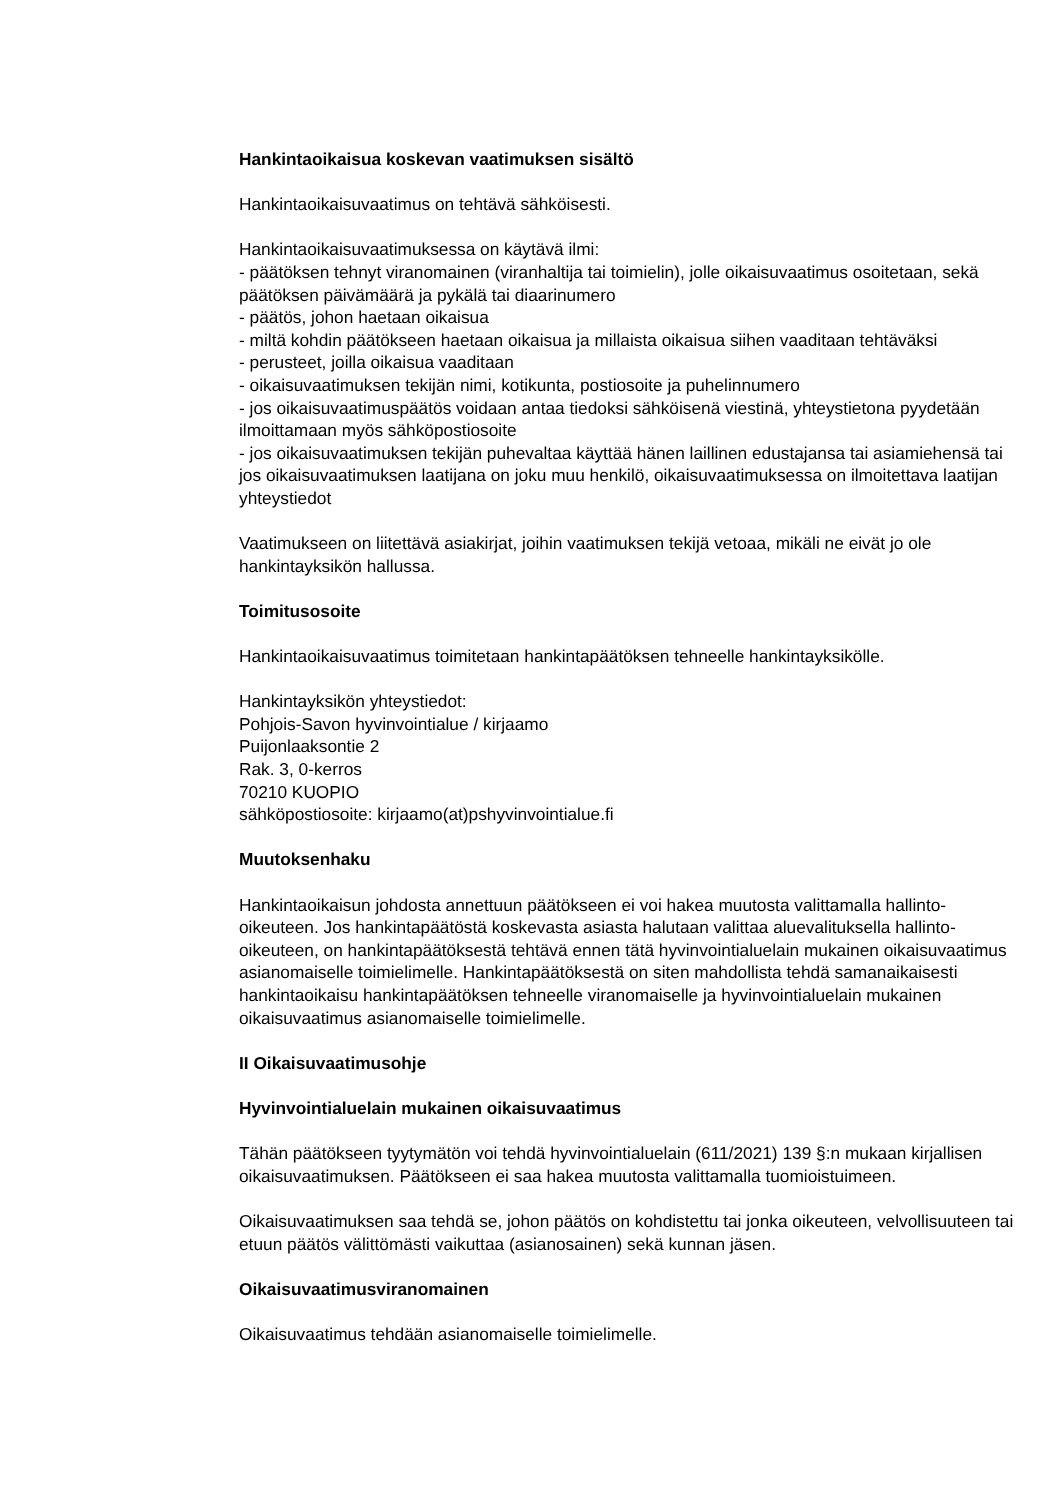Hankintaoikaisua koskevan vaatimuksen sisältö
Hankintaoikaisuvaatimus on tehtävä sähköisesti.
Hankintaoikaisuvaatimuksessa on käytävä ilmi:
- päätöksen tehnyt viranomainen (viranhaltija tai toimielin), jolle oikaisuvaatimus osoitetaan, sekä päätöksen päivämäärä ja pykälä tai diaarinumero
- päätös, johon haetaan oikaisua
- miltä kohdin päätökseen haetaan oikaisua ja millaista oikaisua siihen vaaditaan tehtäväksi
- perusteet, joilla oikaisua vaaditaan
- oikaisuvaatimuksen tekijän nimi, kotikunta, postiosoite ja puhelinnumero
- jos oikaisuvaatimuspäätös voidaan antaa tiedoksi sähköisenä viestinä, yhteystietona pyydetään ilmoittamaan myös sähköpostiosoite
- jos oikaisuvaatimuksen tekijän puhevaltaa käyttää hänen laillinen edustajansa tai asiamiehensä tai jos oikaisuvaatimuksen laatijana on joku muu henkilö, oikaisuvaatimuksessa on ilmoitettava laatijan yhteystiedot
Vaatimukseen on liitettävä asiakirjat, joihin vaatimuksen tekijä vetoaa, mikäli ne eivät jo ole hankintayksikön hallussa.
Toimitusosoite
Hankintaoikaisuvaatimus toimitetaan hankintapäätöksen tehneelle hankintayksikölle.
Hankintayksikön yhteystiedot:
Pohjois-Savon hyvinvointialue / kirjaamo
Puijonlaaksontie 2
Rak. 3, 0-kerros
70210 KUOPIO
sähköpostiosoite: kirjaamo(at)pshyvinvointialue.fi
Muutoksenhaku
Hankintaoikaisun johdosta annettuun päätökseen ei voi hakea muutosta valittamalla hallinto-oikeuteen. Jos hankintapäätöstä koskevasta asiasta halutaan valittaa aluevalituksella hallinto-oikeuteen, on hankintapäätöksestä tehtävä ennen tätä hyvinvointialuelain mukainen oikaisuvaatimus asianomaiselle toimielimelle. Hankintapäätöksestä on siten mahdollista tehdä samanaikaisesti hankintaoikaisu hankintapäätöksen tehneelle viranomaiselle ja hyvinvointialuelain mukainen oikaisuvaatimus asianomaiselle toimielimelle.
II Oikaisuvaatimusohje
Hyvinvointialuelain mukainen oikaisuvaatimus
Tähän päätökseen tyytymätön voi tehdä hyvinvointialuelain (611/2021) 139 §:n mukaan kirjallisen oikaisuvaatimuksen. Päätökseen ei saa hakea muutosta valittamalla tuomioistuimeen.
Oikaisuvaatimuksen saa tehdä se, johon päätös on kohdistettu tai jonka oikeuteen, velvollisuuteen tai etuun päätös välittömästi vaikuttaa (asianosainen) sekä kunnan jäsen.
Oikaisuvaatimusviranomainen
Oikaisuvaatimus tehdään asianomaiselle toimielimelle.